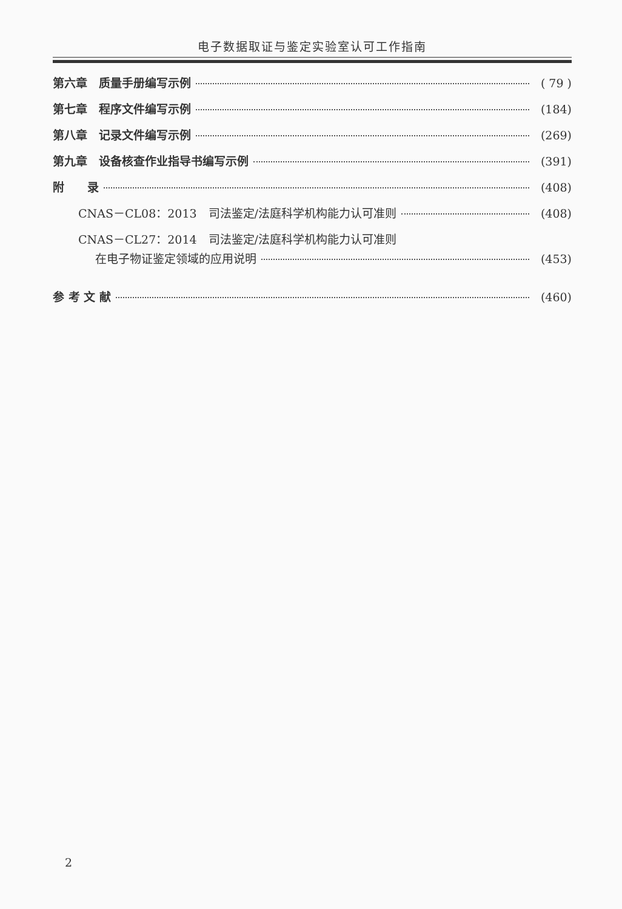电子数据取证与鉴定实验室认可工作指南
第六章　质量手册编写示例 ( 79 )
第七章　程序文件编写示例 (184)
第八章　记录文件编写示例 (269)
第九章　设备核查作业指导书编写示例 (391)
附　　录 (408)
CNAS－CL08：2013　司法鉴定/法庭科学机构能力认可准则 (408)
CNAS－CL27：2014　司法鉴定/法庭科学机构能力认可准则
在电子物证鉴定领域的应用说明 (453)
参 考 文 献 (460)
2